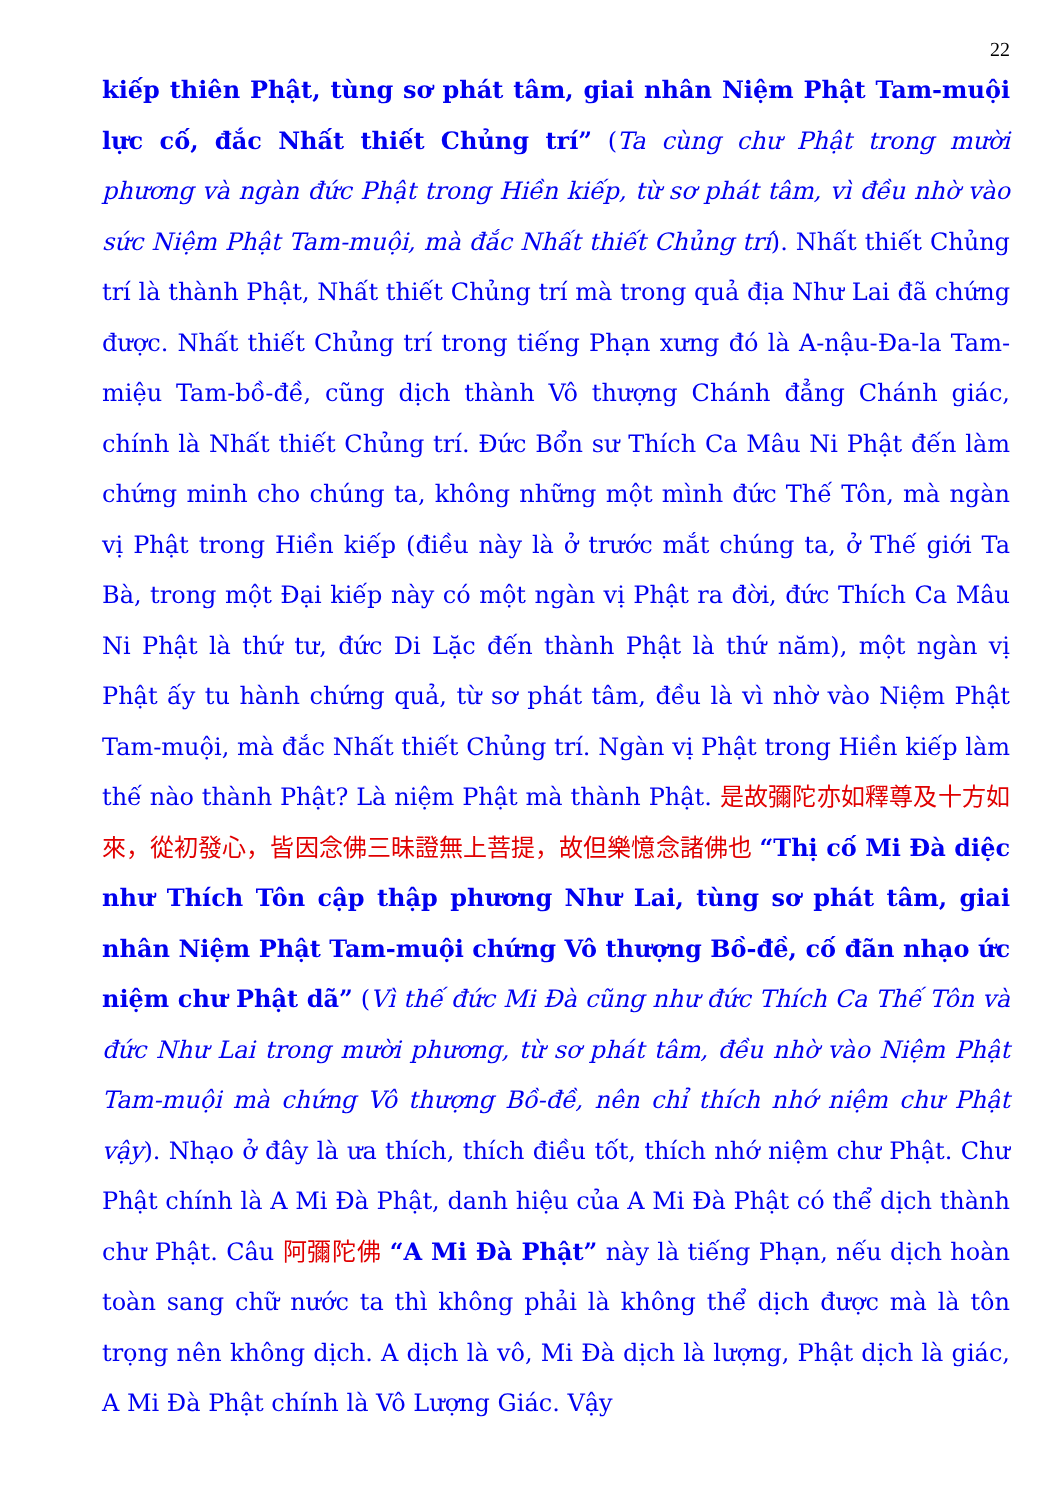22
kiếp thiên Phật, tùng sơ phát tâm, giai nhân Niệm Phật Tam-muội lực cố, đắc Nhất thiết Chủng trí” (Ta cùng chư Phật trong mười phương và ngàn đức Phật trong Hiền kiếp, từ sơ phát tâm, vì đều nhờ vào sức Niệm Phật Tam-muội, mà đắc Nhất thiết Chủng trí). Nhất thiết Chủng trí là thành Phật, Nhất thiết Chủng trí mà trong quả địa Như Lai đã chứng được. Nhất thiết Chủng trí trong tiếng Phạn xưng đó là A-nậu-Đa-la Tam-miệu Tam-bồ-đề, cũng dịch thành Vô thượng Chánh đẳng Chánh giác, chính là Nhất thiết Chủng trí. Đức Bổn sư Thích Ca Mâu Ni Phật đến làm chứng minh cho chúng ta, không những một mình đức Thế Tôn, mà ngàn vị Phật trong Hiền kiếp (điều này là ở trước mắt chúng ta, ở Thế giới Ta Bà, trong một Đại kiếp này có một ngàn vị Phật ra đời, đức Thích Ca Mâu Ni Phật là thứ tư, đức Di Lặc đến thành Phật là thứ năm), một ngàn vị Phật ấy tu hành chứng quả, từ sơ phát tâm, đều là vì nhờ vào Niệm Phật Tam-muội, mà đắc Nhất thiết Chủng trí. Ngàn vị Phật trong Hiền kiếp làm thế nào thành Phật? Là niệm Phật mà thành Phật. 是故彌陀亦如釋尊及十方如來，從初發心，皆因念佛三昧證無上菩提，故但樂憶念諸佛也 “Thị cố Mi Đà diệc như Thích Tôn cập thập phương Như Lai, tùng sơ phát tâm, giai nhân Niệm Phật Tam-muội chứng Vô thượng Bồ-đề, cố đãn nhạo ức niệm chư Phật dã” (Vì thế đức Mi Đà cũng như đức Thích Ca Thế Tôn và đức Như Lai trong mười phương, từ sơ phát tâm, đều nhờ vào Niệm Phật Tam-muội mà chứng Vô thượng Bồ-đề, nên chỉ thích nhớ niệm chư Phật vậy). Nhạo ở đây là ưa thích, thích điều tốt, thích nhớ niệm chư Phật. Chư Phật chính là A Mi Đà Phật, danh hiệu của A Mi Đà Phật có thể dịch thành chư Phật. Câu 阿彌陀佛 “A Mi Đà Phật” này là tiếng Phạn, nếu dịch hoàn toàn sang chữ nước ta thì không phải là không thể dịch được mà là tôn trọng nên không dịch. A dịch là vô, Mi Đà dịch là lượng, Phật dịch là giác, A Mi Đà Phật chính là Vô Lượng Giác. Vậy